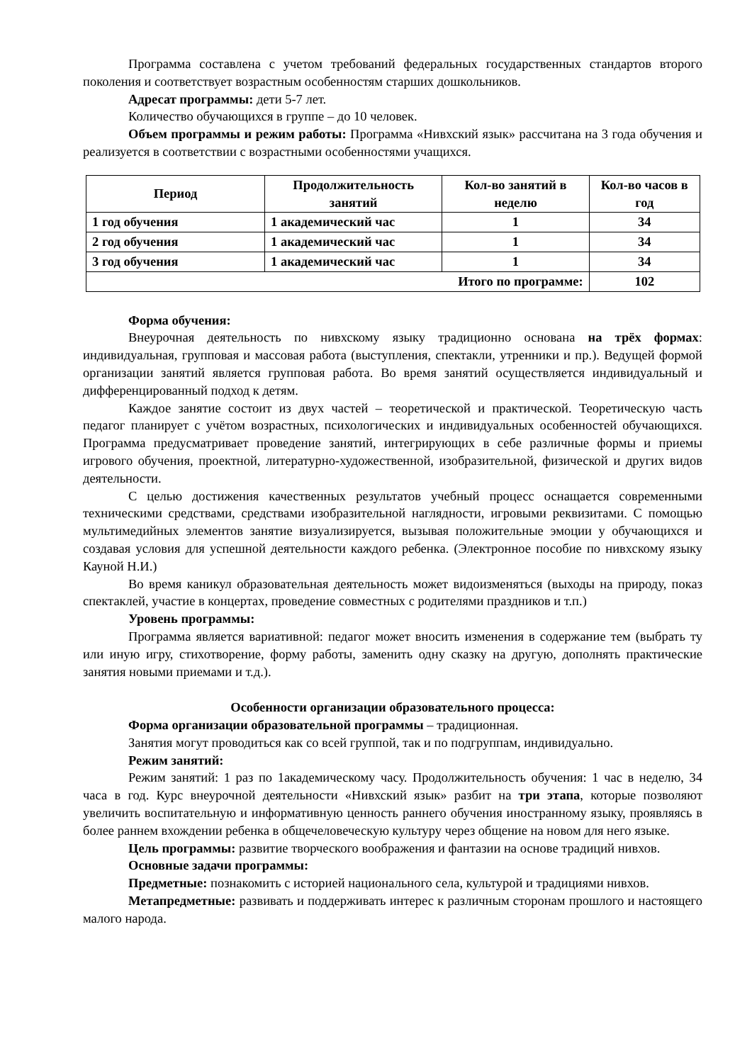Программа составлена с учетом требований федеральных государственных стандартов второго поколения и соответствует возрастным особенностям старших дошкольников.
Адресат программы: дети 5-7 лет.
Количество обучающихся в группе – до 10 человек.
Объем программы и режим работы: Программа «Нивхский язык» рассчитана на 3 года обучения и реализуется в соответствии с возрастными особенностями учащихся.
| Период | Продолжительность занятий | Кол-во занятий в неделю | Кол-во часов в год |
| --- | --- | --- | --- |
| 1 год обучения | 1 академический час | 1 | 34 |
| 2 год обучения | 1 академический час | 1 | 34 |
| 3 год обучения | 1 академический час | 1 | 34 |
| Итого по программе: | | | 102 |
Форма обучения:
Внеурочная деятельность по нивхскому языку традиционно основана на трёх формах: индивидуальная, групповая и массовая работа (выступления, спектакли, утренники и пр.). Ведущей формой организации занятий является групповая работа. Во время занятий осуществляется индивидуальный и дифференцированный подход к детям.
Каждое занятие состоит из двух частей – теоретической и практической. Теоретическую часть педагог планирует с учётом возрастных, психологических и индивидуальных особенностей обучающихся. Программа предусматривает проведение занятий, интегрирующих в себе различные формы и приемы игрового обучения, проектной, литературно-художественной, изобразительной, физической и других видов деятельности.
С целью достижения качественных результатов учебный процесс оснащается современными техническими средствами, средствами изобразительной наглядности, игровыми реквизитами. С помощью мультимедийных элементов занятие визуализируется, вызывая положительные эмоции у обучающихся и создавая условия для успешной деятельности каждого ребенка. (Электронное пособие по нивхскому языку Кауной Н.И.)
Во время каникул образовательная деятельность может видоизменяться (выходы на природу, показ спектаклей, участие в концертах, проведение совместных с родителями праздников и т.п.)
Уровень программы:
Программа является вариативной: педагог может вносить изменения в содержание тем (выбрать ту или иную игру, стихотворение, форму работы, заменить одну сказку на другую, дополнять практические занятия новыми приемами и т.д.).
Особенности организации образовательного процесса:
Форма организации образовательной программы – традиционная.
Занятия могут проводиться как со всей группой, так и по подгруппам, индивидуально.
Режим занятий:
Режим занятий: 1 раз по 1академическому часу. Продолжительность обучения: 1 час в неделю, 34 часа в год. Курс внеурочной деятельности «Нивхский язык» разбит на три этапа, которые позволяют увеличить воспитательную и информативную ценность раннего обучения иностранному языку, проявляясь в более раннем вхождении ребенка в общечеловеческую культуру через общение на новом для него языке.
Цель программы: развитие творческого воображения и фантазии на основе традиций нивхов.
Основные задачи программы:
Предметные: познакомить с историей национального села, культурой и традициями нивхов.
Метапредметные: развивать и поддерживать интерес к различным сторонам прошлого и настоящего малого народа.